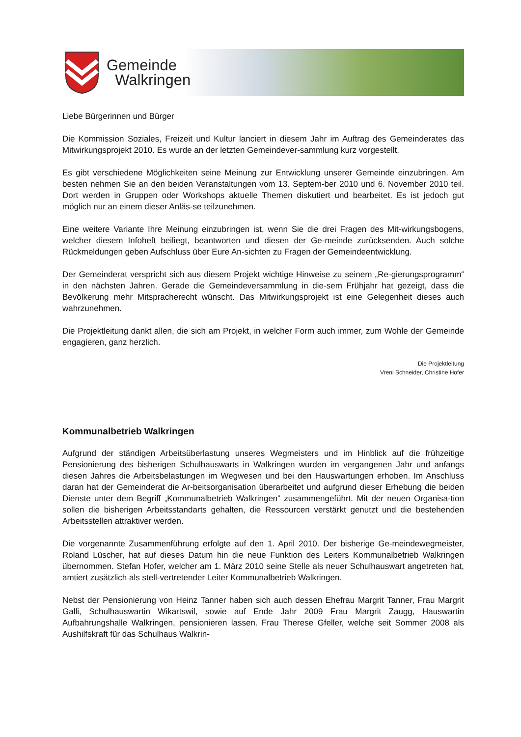Gemeinde
Walkringen
Liebe Bürgerinnen und Bürger
Die Kommission Soziales, Freizeit und Kultur lanciert in diesem Jahr im Auftrag des Gemeinderates das Mitwirkungsprojekt 2010. Es wurde an der letzten Gemeindever-sammlung kurz vorgestellt.
Es gibt verschiedene Möglichkeiten seine Meinung zur Entwicklung unserer Gemeinde einzubringen. Am besten nehmen Sie an den beiden Veranstaltungen vom 13. Septem-ber 2010 und 6. November 2010 teil. Dort werden in Gruppen oder Workshops aktuelle Themen diskutiert und bearbeitet. Es ist jedoch gut möglich nur an einem dieser Anläs-se teilzunehmen.
Eine weitere Variante Ihre Meinung einzubringen ist, wenn Sie die drei Fragen des Mit-wirkungsbogens, welcher diesem Infoheft beiliegt, beantworten und diesen der Ge-meinde zurücksenden. Auch solche Rückmeldungen geben Aufschluss über Eure An-sichten zu Fragen der Gemeindeentwicklung.
Der Gemeinderat verspricht sich aus diesem Projekt wichtige Hinweise zu seinem „Re-gierungsprogramm“ in den nächsten Jahren. Gerade die Gemeindeversammlung in die-sem Frühjahr hat gezeigt, dass die Bevölkerung mehr Mitspracherecht wünscht. Das Mitwirkungsprojekt ist eine Gelegenheit dieses auch wahrzunehmen.
Die Projektleitung dankt allen, die sich am Projekt, in welcher Form auch immer, zum Wohle der Gemeinde engagieren, ganz herzlich.
Die Projektleitung
Vreni Schneider, Christine Hofer
Kommunalbetrieb Walkringen
Aufgrund der ständigen Arbeitsüberlastung unseres Wegmeisters und im Hinblick auf die frühzeitige Pensionierung des bisherigen Schulhauswarts in Walkringen wurden im vergangenen Jahr und anfangs diesen Jahres die Arbeitsbelastungen im Wegwesen und bei den Hauswartungen erhoben. Im Anschluss daran hat der Gemeinderat die Ar-beitsorganisation überarbeitet und aufgrund dieser Erhebung die beiden Dienste unter dem Begriff „Kommunalbetrieb Walkringen“ zusammengeführt. Mit der neuen Organisa-tion sollen die bisherigen Arbeitsstandarts gehalten, die Ressourcen verstärkt genutzt und die bestehenden Arbeitsstellen attraktiver werden.
Die vorgenannte Zusammenführung erfolgte auf den 1. April 2010. Der bisherige Ge-meindewegmeister, Roland Lüscher, hat auf dieses Datum hin die neue Funktion des Leiters Kommunalbetrieb Walkringen übernommen. Stefan Hofer, welcher am 1. März 2010 seine Stelle als neuer Schulhauswart angetreten hat, amtiert zusätzlich als stell-vertretender Leiter Kommunalbetrieb Walkringen.
Nebst der Pensionierung von Heinz Tanner haben sich auch dessen Ehefrau Margrit Tanner, Frau Margrit Galli, Schulhauswartin Wikartswil, sowie auf Ende Jahr 2009 Frau Margrit Zaugg, Hauswartin Aufbahrungshalle Walkringen, pensionieren lassen. Frau Therese Gfeller, welche seit Sommer 2008 als Aushilfskraft für das Schulhaus Walkrin-